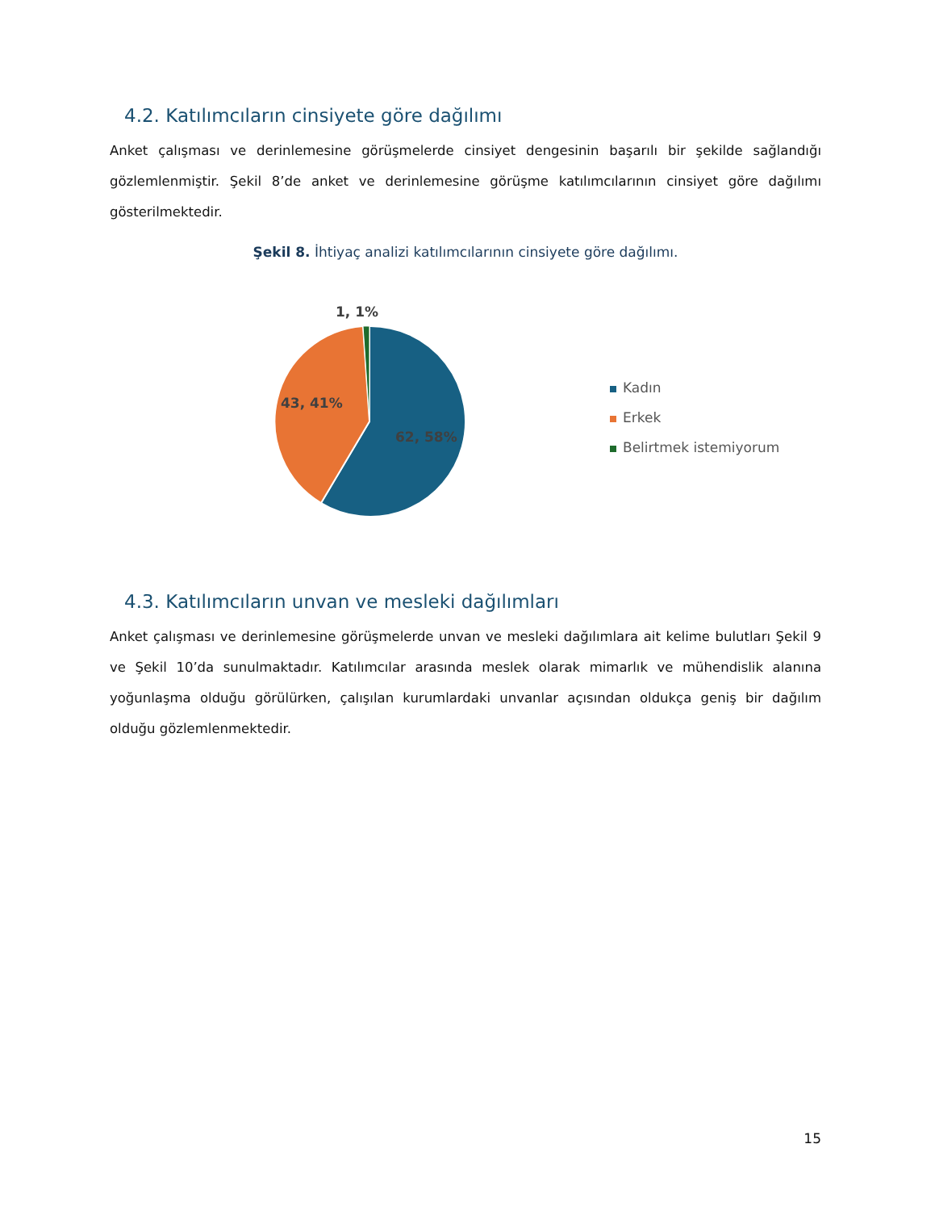4.2. Katılımcıların cinsiyete göre dağılımı
Anket çalışması ve derinlemesine görüşmelerde cinsiyet dengesinin başarılı bir şekilde sağlandığı gözlemlenmiştir. Şekil 8’de anket ve derinlemesine görüşme katılımcılarının cinsiyet göre dağılımı gösterilmektedir.
Şekil 8. İhtiyaç analizi katılımcılarının cinsiyete göre dağılımı.
1, 1%
43, 41%
62, 58%
Kadın
Erkek
Belirtmek istemiyorum
4.3. Katılımcıların unvan ve mesleki dağılımları
Anket çalışması ve derinlemesine görüşmelerde unvan ve mesleki dağılımlara ait kelime bulutları Şekil 9 ve Şekil 10’da sunulmaktadır. Katılımcılar arasında meslek olarak mimarlık ve mühendislik alanına yoğunlaşma olduğu görülürken, çalışılan kurumlardaki unvanlar açısından oldukça geniş bir dağılım olduğu gözlemlenmektedir.
15